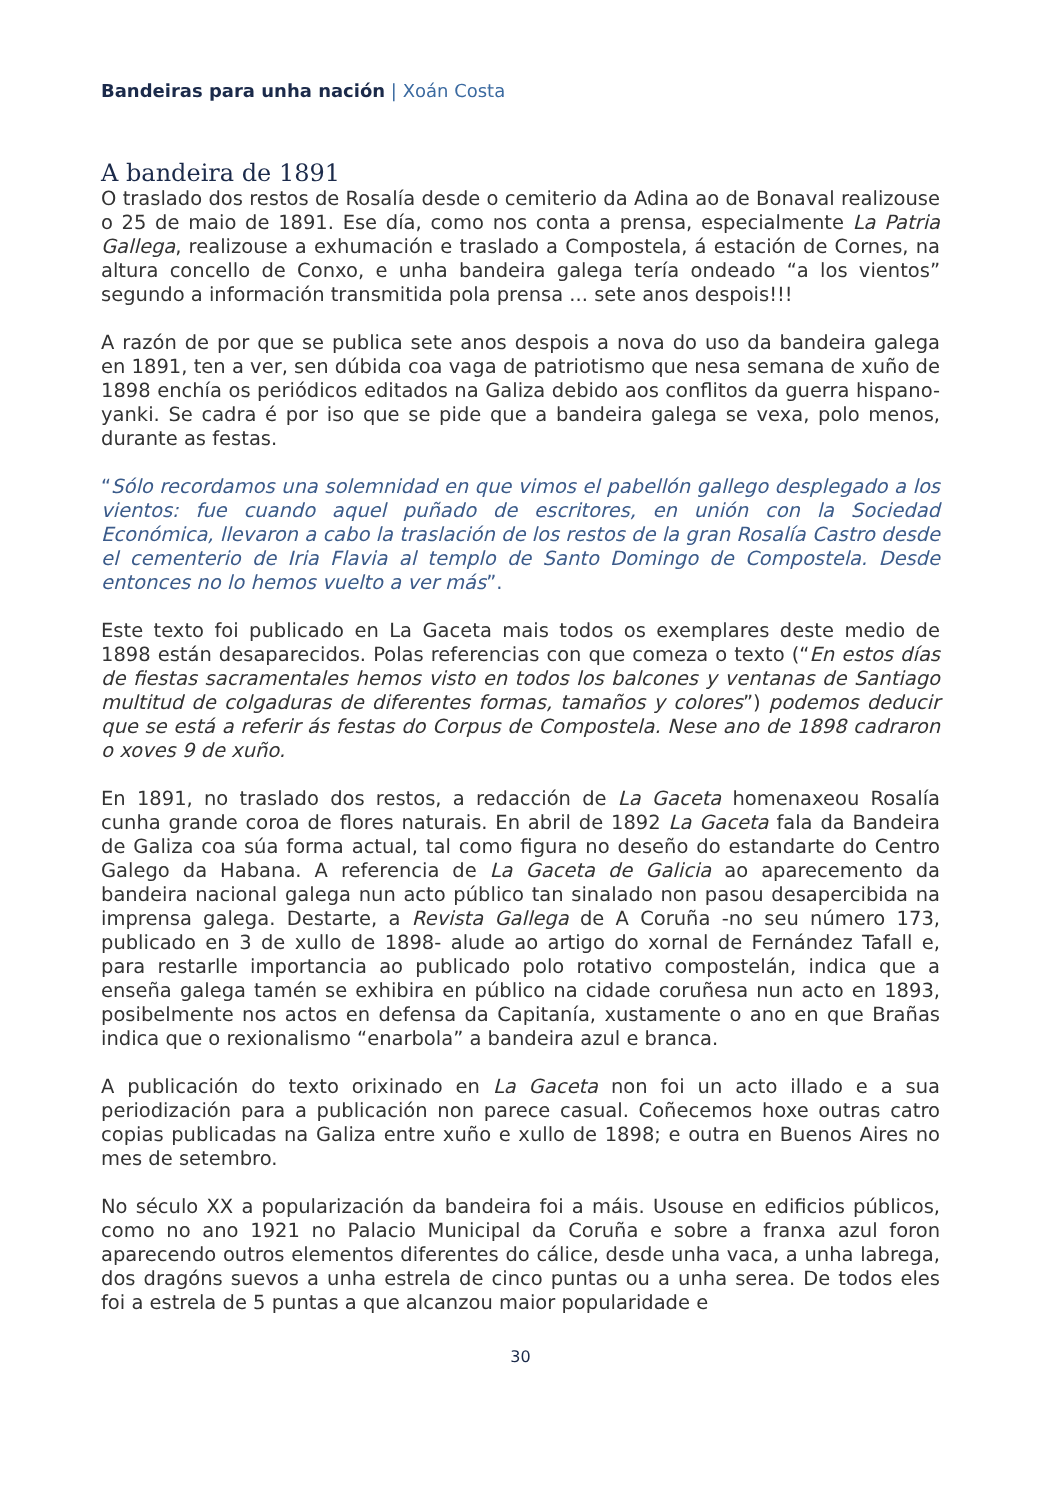Bandeiras para unha nación | Xoán Costa
A bandeira de 1891
O traslado dos restos de Rosalía desde o cemiterio da Adina ao de Bonaval realizouse o 25 de maio de 1891. Ese día, como nos conta a prensa, especialmente La Patria Gallega, realizouse a exhumación e traslado a Compostela, á estación de Cornes, na altura concello de Conxo, e unha bandeira galega tería ondeado “a los vientos” segundo a información transmitida pola prensa ... sete anos despois!!!
A razón de por que se publica sete anos despois a nova do uso da bandeira galega en 1891, ten a ver, sen dúbida coa vaga de patriotismo que nesa semana de xuño de 1898 enchía os periódicos editados na Galiza debido aos conflitos da guerra hispano-yanki. Se cadra é por iso que se pide que a bandeira galega se vexa, polo menos, durante as festas.
“Sólo recordamos una solemnidad en que vimos el pabellón gallego desplegado a los vientos: fue cuando aquel puñado de escritores, en unión con la Sociedad Económica, llevaron a cabo la traslación de los restos de la gran Rosalía Castro desde el cementerio de Iria Flavia al templo de Santo Domingo de Compostela. Desde entonces no lo hemos vuelto a ver más”.
Este texto foi publicado en La Gaceta mais todos os exemplares deste medio de 1898 están desaparecidos. Polas referencias con que comeza o texto (“En estos días de fiestas sacramentales hemos visto en todos los balcones y ventanas de Santiago multitud de colgaduras de diferentes formas, tamaños y colores”) podemos deducir que se está a referir ás festas do Corpus de Compostela. Nese ano de 1898 cadraron o xoves 9 de xuño.
En 1891, no traslado dos restos, a redacción de La Gaceta homenaxeou Rosalía cunha grande coroa de flores naturais. En abril de 1892 La Gaceta fala da Bandeira de Galiza coa súa forma actual, tal como figura no deseño do estandarte do Centro Galego da Habana. A referencia de La Gaceta de Galicia ao aparecemento da bandeira nacional galega nun acto público tan sinalado non pasou desapercibida na imprensa galega. Destarte, a Revista Gallega de A Coruña -no seu número 173, publicado en 3 de xullo de 1898- alude ao artigo do xornal de Fernández Tafall e, para restarlle importancia ao publicado polo rotativo compostelán, indica que a enseña galega tamén se exhibira en público na cidade coruñesa nun acto en 1893, posibelmente nos actos en defensa da Capitanía, xustamente o ano en que Brañas indica que o rexionalismo “enarbola” a bandeira azul e branca.
A publicación do texto orixinado en La Gaceta non foi un acto illado e a sua periodización para a publicación non parece casual. Coñecemos hoxe outras catro copias publicadas na Galiza entre xuño e xullo de 1898; e outra en Buenos Aires no mes de setembro.
No século XX a popularización da bandeira foi a máis. Usouse en edificios públicos, como no ano 1921 no Palacio Municipal da Coruña e sobre a franxa azul foron aparecendo outros elementos diferentes do cálice, desde unha vaca, a unha labrega, dos dragóns suevos a unha estrela de cinco puntas ou a unha serea. De todos eles foi a estrela de 5 puntas a que alcanzou maior popularidade e
30